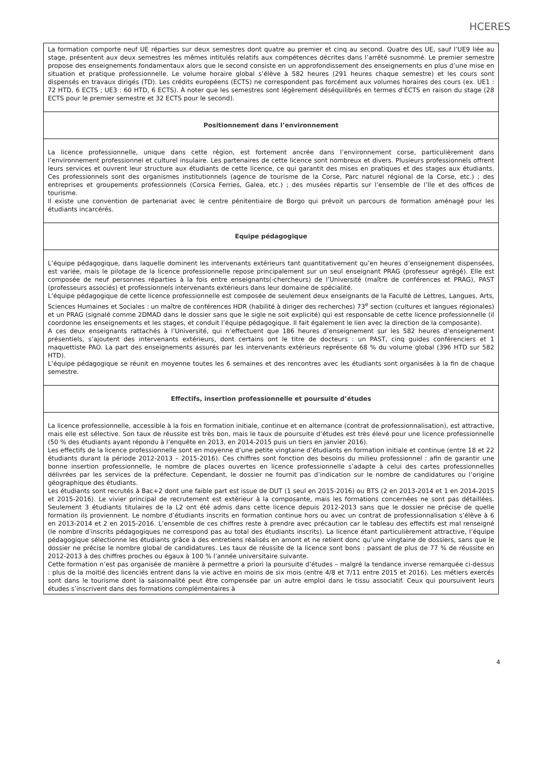HCERES
| La formation comporte neuf UE réparties sur deux semestres dont quatre au premier et cinq au second. Quatre des UE, sauf l’UE9 liée au stage, présentent aux deux semestres les mêmes intitulés relatifs aux compétences décrites dans l’arrêté susnommé. Le premier semestre propose des enseignements fondamentaux alors que le second consiste en un approfondissement des enseignements en plus d’une mise en situation et pratique professionnelle. Le volume horaire global s’élève à 582 heures (291 heures chaque semestre) et les cours sont dispensés en travaux dirigés (TD). Les crédits européens (ECTS) ne correspondent pas forcément aux volumes horaires des cours (ex. UE1 : 72 HTD, 6 ECTS ; UE3 : 60 HTD, 6 ECTS). À noter que les semestres sont légèrement déséquilibrés en termes d’ECTS en raison du stage (28 ECTS pour le premier semestre et 32 ECTS pour le second). |
| Positionnement dans l’environnement |
| La licence professionnelle, unique dans cette région, est fortement ancrée dans l’environnement corse, particulièrement dans l’environnement professionnel et culturel insulaire. Les partenaires de cette licence sont nombreux et divers. Plusieurs professionnels offrent leurs services et ouvrent leur structure aux étudiants de cette licence, ce qui garantit des mises en pratiques et des stages aux étudiants. Ces professionnels sont des organismes institutionnels (agence de tourisme de la Corse, Parc naturel régional de la Corse, etc.) ; des entreprises et groupements professionnels (Corsica Ferries, Galea, etc.) ; des musées répartis sur l’ensemble de l’Ile et des offices de tourisme. Il existe une convention de partenariat avec le centre pénitentiaire de Borgo qui prévoit un parcours de formation aménagé pour les étudiants incarcérés. |
| Equipe pédagogique |
| L’équipe pédagogique, dans laquelle dominent les intervenants extérieurs tant quantitativement qu’en heures d’enseignement dispensées, est variée, mais le pilotage de la licence professionnelle repose principalement sur un seul enseignant PRAG (professeur agrégé). Elle est composée de neuf personnes réparties à la fois entre enseignants(-chercheurs) de l’Université (maître de conférences et PRAG), PAST (professeurs associés) et professionnels intervenants extérieurs dans leur domaine de spécialité. L’équipe pédagogique de cette licence professionnelle est composée de seulement deux enseignants de la Faculté de Lettres, Langues, Arts, Sciences Humaines et Sociales : un maître de conférences HDR (habilité à diriger des recherches) 73<sup>e</sup> section (cultures et langues régionales) et un PRAG (signalé comme 2DMAD dans le dossier sans que le sigle ne soit explicité) qui est responsable de cette licence professionnelle (il coordonne les enseignements et les stages, et conduit l’équipe pédagogique. Il fait également le lien avec la direction de la composante). A ces deux enseignants rattachés à l’Université, qui n’effectuent que 186 heures d’enseignement sur les 582 heures d’enseignement présentiels, s’ajoutent des intervenants extérieurs, dont certains ont le titre de docteurs : un PAST, cinq guides conférenciers et 1 maquettiste PAO. La part des enseignements assurés par les intervenants extérieurs représente 68 % du volume global (396 HTD sur 582 HTD). L’équipe pédagogique se réunit en moyenne toutes les 6 semaines et des rencontres avec les étudiants sont organisées à la fin de chaque semestre. |
| Effectifs, insertion professionnelle et poursuite d’études |
| La licence professionnelle, accessible à la fois en formation initiale, continue et en alternance (contrat de professionnalisation), est attractive, mais elle est sélective. Son taux de réussite est très bon, mais le taux de poursuite d’études est très élevé pour une licence professionnelle (50 % des étudiants ayant répondu à l’enquête en 2013, en 2014-2015 puis un tiers en janvier 2016). Les effectifs de la licence professionnelle sont en moyenne d’une petite vingtaine d’étudiants en formation initiale et continue (entre 18 et 22 étudiants durant la période 2012-2013 – 2015-2016). Ces chiffres sont fonction des besoins du milieu professionnel : afin de garantir une bonne insertion professionnelle, le nombre de places ouvertes en licence professionnelle s’adapte à celui des cartes professionnelles délivrées par les services de la préfecture. Cependant, le dossier ne fournit pas d’indication sur le nombre de candidatures ou l’origine géographique des étudiants. Les étudiants sont recrutés à Bac+2 dont une faible part est issue de DUT (1 seul en 2015-2016) ou BTS (2 en 2013-2014 et 1 en 2014-2015 et 2015-2016). Le vivier principal de recrutement est extérieur à la composante, mais les formations concernées ne sont pas détaillées. Seulement 3 étudiants titulaires de la L2 ont été admis dans cette licence depuis 2012-2013 sans que le dossier ne précise de quelle formation ils proviennent. Le nombre d’étudiants inscrits en formation continue hors ou avec un contrat de professionnalisation s’élève à 6 en 2013-2014 et 2 en 2015-2016. L’ensemble de ces chiffres reste à prendre avec précaution car le tableau des effectifs est mal renseigné (le nombre d’inscrits pédagogiques ne correspond pas au total des étudiants inscrits). La licence étant particulièrement attractive, l’équipe pédagogique sélectionne les étudiants grâce à des entretiens réalisés en amont et ne retient donc qu’une vingtaine de dossiers, sans que le dossier ne précise le nombre global de candidatures. Les taux de réussite de la licence sont bons : passant de plus de 77 % de réussite en 2012-2013 à des chiffres proches ou égaux à 100 % l’année universitaire suivante. Cette formation n’est pas organisée de manière à permettre a priori la poursuite d’études – malgré la tendance inverse remarquée ci-dessus : plus de la moitié des licenciés entrent dans la vie active en moins de six mois (entre 4/8 et 7/11 entre 2015 et 2016). Les métiers exercés sont dans le tourisme dont la saisonnalité peut être compensée par un autre emploi dans le tissu associatif. Ceux qui poursuivent leurs études s’inscrivent dans des formations complémentaires à |
4